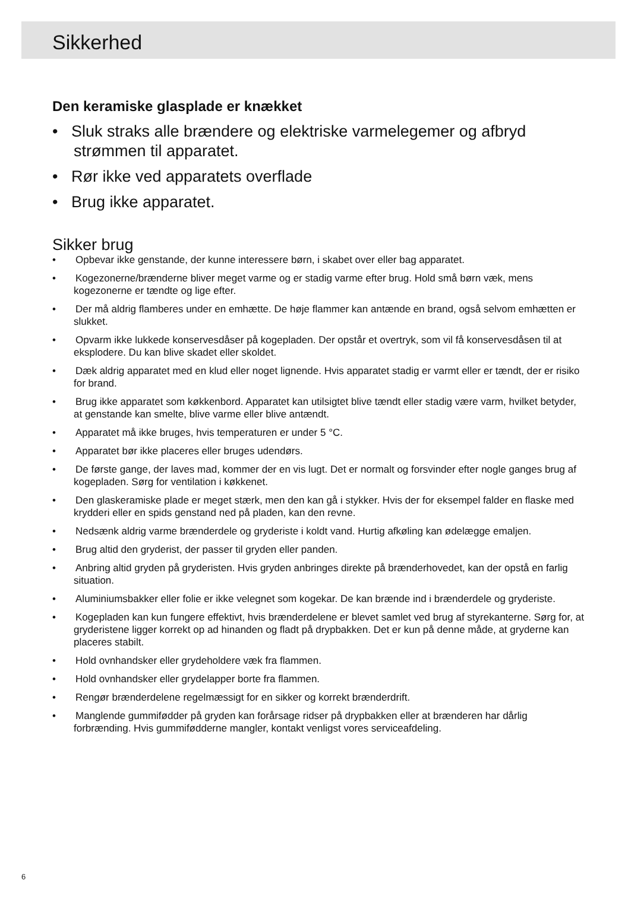Sikkerhed
Den keramiske glasplade er knækket
• Sluk straks alle brændere og elektriske varmelegemer og afbryd strømmen til apparatet.
• Rør ikke ved apparatets overflade
• Brug ikke apparatet.
Sikker brug
• Opbevar ikke genstande, der kunne interessere børn, i skabet over eller bag apparatet.
• Kogezonerne/brænderne bliver meget varme og er stadig varme efter brug. Hold små børn væk, mens kogezonerne er tændte og lige efter.
• Der må aldrig flamberes under en emhætte. De høje flammer kan antænde en brand, også selvom emhætten er slukket.
• Opvarm ikke lukkede konservesdåser på kogepladen. Der opstår et overtryk, som vil få konservesdåsen til at eksplodere. Du kan blive skadet eller skoldet.
• Dæk aldrig apparatet med en klud eller noget lignende. Hvis apparatet stadig er varmt eller er tændt, der er risiko for brand.
• Brug ikke apparatet som køkkenbord. Apparatet kan utilsigtet blive tændt eller stadig være varm, hvilket betyder, at genstande kan smelte, blive varme eller blive antændt.
• Apparatet må ikke bruges, hvis temperaturen er under 5 °C.
• Apparatet bør ikke placeres eller bruges udendørs.
• De første gange, der laves mad, kommer der en vis lugt. Det er normalt og forsvinder efter nogle ganges brug af kogepladen. Sørg for ventilation i køkkenet.
• Den glaskeramiske plade er meget stærk, men den kan gå i stykker. Hvis der for eksempel falder en flaske med krydderi eller en spids genstand ned på pladen, kan den revne.
• Nedsænk aldrig varme brænderdele og gryderiste i koldt vand. Hurtig afkøling kan ødelægge emaljen.
• Brug altid den gryderist, der passer til gryden eller panden.
• Anbring altid gryden på gryderisten. Hvis gryden anbringes direkte på brænderhovedet, kan der opstå en farlig situation.
• Aluminiumsbakker eller folie er ikke velegnet som kogekar. De kan brænde ind i brænderdele og gryderiste.
• Kogepladen kan kun fungere effektivt, hvis brænderdelene er blevet samlet ved brug af styrekanterne. Sørg for, at gryderistene ligger korrekt op ad hinanden og fladt på drypbakken. Det er kun på denne måde, at gryderne kan placeres stabilt.
• Hold ovnhandsker eller grydeholdere væk fra flammen.
• Hold ovnhandsker eller grydelapper borte fra flammen.
• Rengør brænderdelene regelmæssigt for en sikker og korrekt brænderdrift.
• Manglende gummifødder på gryden kan forårsage ridser på drypbakken eller at brænderen har dårlig forbrænding. Hvis gummifødderne mangler, kontakt venligst vores serviceafdeling.
6